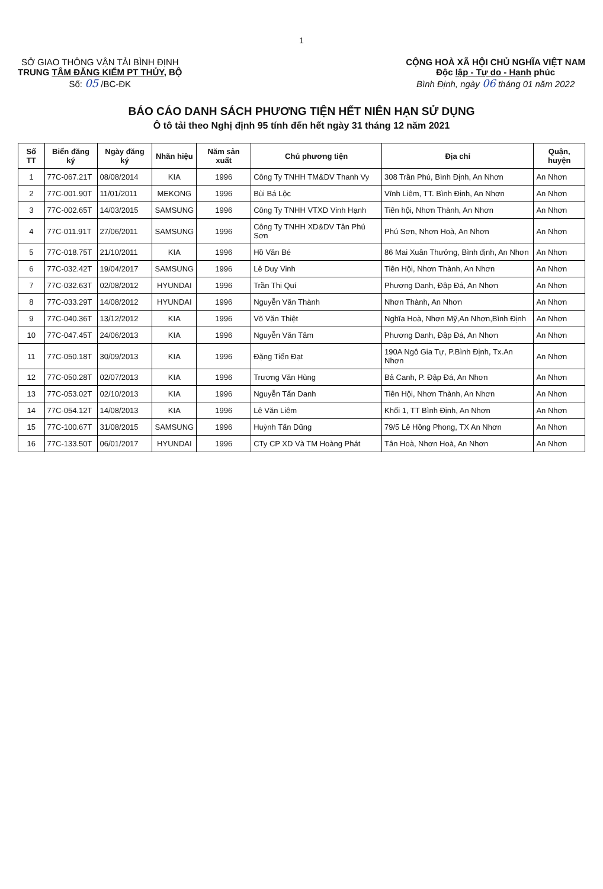1
SỞ GIAO THÔNG VẬN TẢI BÌNH ĐỊNH
TRUNG TÂM ĐĂNG KIỂM PT THỦY, BỘ
Số: 05 /BC-ĐK
CỘNG HOÀ XÃ HỘI CHỦ NGHĨA VIỆT NAM
Độc lập - Tự do - Hạnh phúc
Bình Định, ngày 06 tháng 01 năm 2022
BÁO CÁO DANH SÁCH PHƯƠNG TIỆN HẾT NIÊN HẠN SỬ DỤNG
Ô tô tải theo Nghị định 95 tính đến hết ngày 31 tháng 12 năm 2021
| Số TT | Biển đăng ký | Ngày đăng ký | Nhãn hiệu | Năm sản xuất | Chủ phương tiện | Địa chỉ | Quận, huyện |
| --- | --- | --- | --- | --- | --- | --- | --- |
| 1 | 77C-067.21T | 08/08/2014 | KIA | 1996 | Công Ty TNHH TM&DV Thanh Vy | 308 Trần Phú, Bình Định, An Nhơn | An Nhơn |
| 2 | 77C-001.90T | 11/01/2011 | MEKONG | 1996 | Bùi Bá Lộc | Vĩnh Liêm, TT. Bình Định, An Nhơn | An Nhơn |
| 3 | 77C-002.65T | 14/03/2015 | SAMSUNG | 1996 | Công Ty TNHH VTXD Vinh Hạnh | Tiên hội, Nhơn Thành, An Nhơn | An Nhơn |
| 4 | 77C-011.91T | 27/06/2011 | SAMSUNG | 1996 | Công Ty TNHH XD&DV Tân Phú Sơn | Phú Sơn, Nhơn Hoà, An Nhơn | An Nhơn |
| 5 | 77C-018.75T | 21/10/2011 | KIA | 1996 | Hồ Văn Bé | 86 Mai Xuân Thưởng, Bình định, An Nhơn | An Nhơn |
| 6 | 77C-032.42T | 19/04/2017 | SAMSUNG | 1996 | Lê Duy Vinh | Tiên Hội, Nhơn Thành, An Nhơn | An Nhơn |
| 7 | 77C-032.63T | 02/08/2012 | HYUNDAI | 1996 | Trần Thị Quí | Phương Danh, Đập Đá, An Nhơn | An Nhơn |
| 8 | 77C-033.29T | 14/08/2012 | HYUNDAI | 1996 | Nguyễn Văn Thành | Nhơn Thành, An Nhơn | An Nhơn |
| 9 | 77C-040.36T | 13/12/2012 | KIA | 1996 | Võ Văn Thiệt | Nghĩa Hoà, Nhơn Mỹ,An Nhơn,Bình Định | An Nhơn |
| 10 | 77C-047.45T | 24/06/2013 | KIA | 1996 | Nguyễn Văn Tâm | Phương Danh, Đập Đá, An Nhơn | An Nhơn |
| 11 | 77C-050.18T | 30/09/2013 | KIA | 1996 | Đặng Tiến Đạt | 190A Ngô Gia Tự, P.Bình Định, Tx.An Nhơn | An Nhơn |
| 12 | 77C-050.28T | 02/07/2013 | KIA | 1996 | Trương Văn Hùng | Bả Canh, P. Đập Đá, An Nhơn | An Nhơn |
| 13 | 77C-053.02T | 02/10/2013 | KIA | 1996 | Nguyễn Tấn Danh | Tiên Hội, Nhơn Thành, An Nhơn | An Nhơn |
| 14 | 77C-054.12T | 14/08/2013 | KIA | 1996 | Lê Văn Liêm | Khối 1, TT Bình Định, An Nhơn | An Nhơn |
| 15 | 77C-100.67T | 31/08/2015 | SAMSUNG | 1996 | Huỳnh Tấn Dũng | 79/5 Lê Hồng Phong, TX An Nhơn | An Nhơn |
| 16 | 77C-133.50T | 06/01/2017 | HYUNDAI | 1996 | CTy CP XD Và TM Hoàng Phát | Tân Hoà, Nhơn Hoà, An Nhơn | An Nhơn |